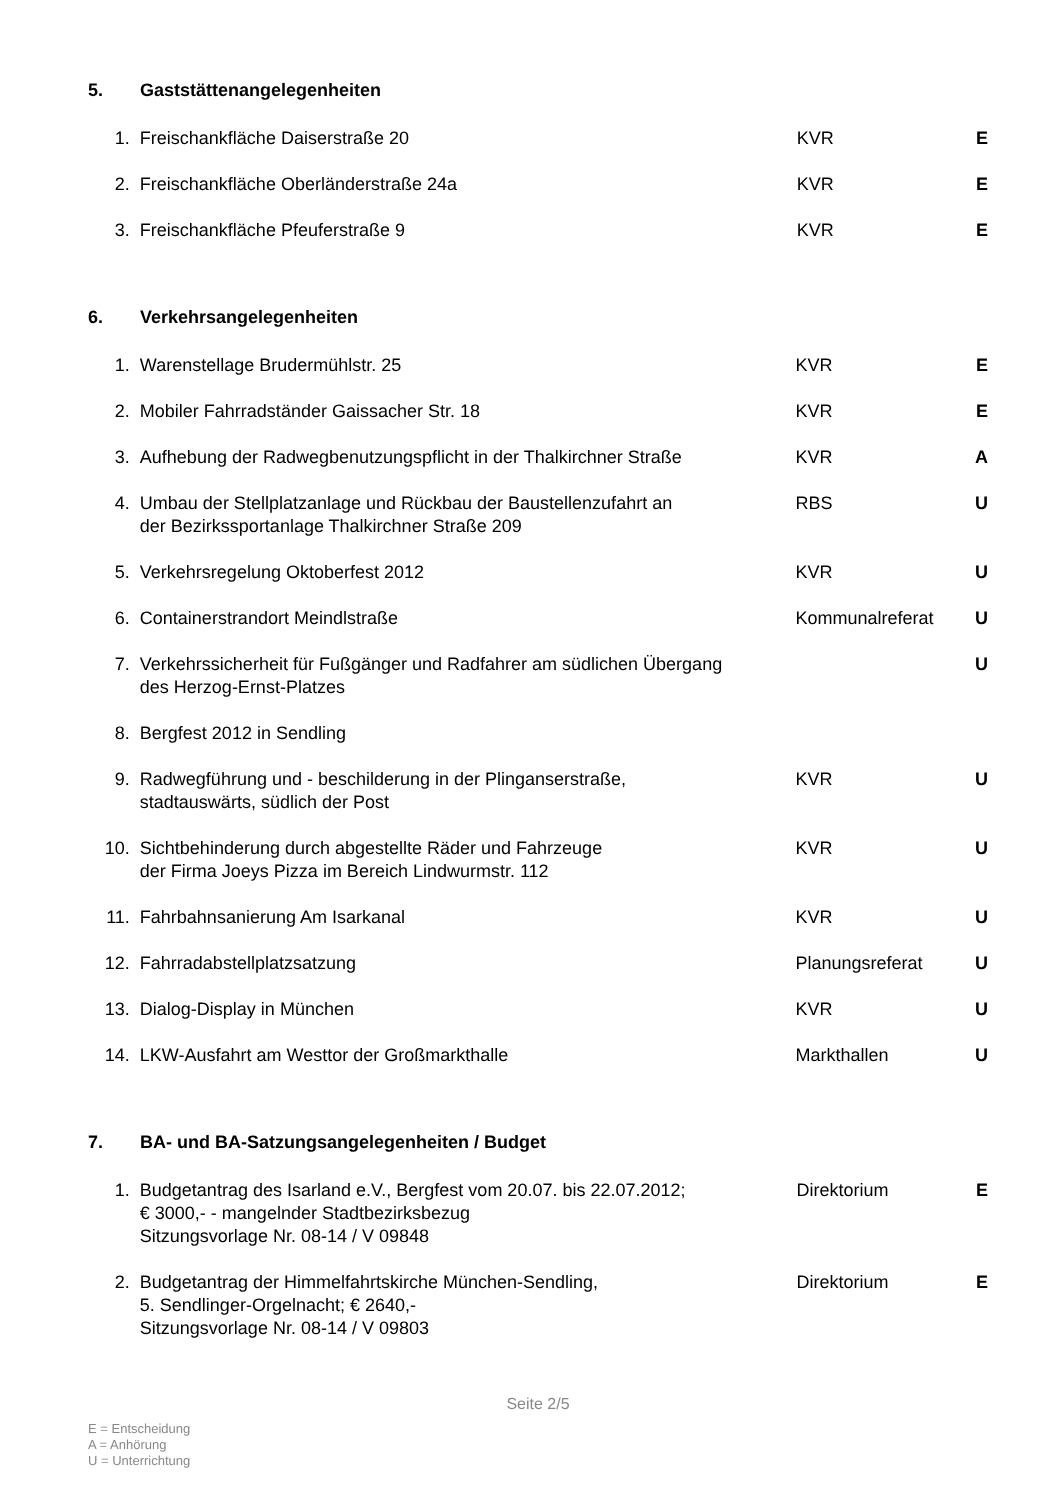5. Gaststättenangelegenheiten
| 1. | Freischankfläche Daiserstraße 20 | KVR | E |
| 2. | Freischankfläche Oberländerstraße 24a | KVR | E |
| 3. | Freischankfläche Pfeuferstraße 9 | KVR | E |
6. Verkehrsangelegenheiten
| 1. | Warenstellage Brudermühlstr. 25 | KVR | E |
| 2. | Mobiler Fahrradständer Gaissacher Str. 18 | KVR | E |
| 3. | Aufhebung der Radwegbenutzungspflicht in der Thalkirchner Straße | KVR | A |
| 4. | Umbau der Stellplatzanlage und Rückbau der Baustellenzufahrt an der Bezirkssportanlage Thalkirchner Straße 209 | RBS | U |
| 5. | Verkehrsregelung Oktoberfest 2012 | KVR | U |
| 6. | Containerstrandort Meindlstraße | Kommunalreferat | U |
| 7. | Verkehrssicherheit für Fußgänger und Radfahrer am südlichen Übergang des Herzog-Ernst-Platzes | | U |
| 8. | Bergfest 2012 in Sendling | | |
| 9. | Radwegführung und - beschilderung in der Plinganserstraße, stadtauswärts, südlich der Post | KVR | U |
| 10. | Sichtbehinderung durch abgestellte Räder und Fahrzeuge der Firma Joeys Pizza im Bereich Lindwurmstr. 112 | KVR | U |
| 11. | Fahrbahnsanierung Am Isarkanal | KVR | U |
| 12. | Fahrradabstellplatzsatzung | Planungsreferat | U |
| 13. | Dialog-Display in München | KVR | U |
| 14. | LKW-Ausfahrt am Westtor der Großmarkthalle | Markthallen | U |
7. BA- und BA-Satzungsangelegenheiten / Budget
| 1. | Budgetantrag des Isarland e.V., Bergfest vom 20.07. bis 22.07.2012; € 3000,- - mangelnder Stadtbezirksbezug Sitzungsvorlage Nr. 08-14 / V 09848 | Direktorium | E |
| 2. | Budgetantrag der Himmelfahrtskirche München-Sendling, 5. Sendlinger-Orgelnacht; € 2640,- Sitzungsvorlage Nr. 08-14 / V 09803 | Direktorium | E |
Seite 2/5
E = Entscheidung
A = Anhörung
U = Unterrichtung